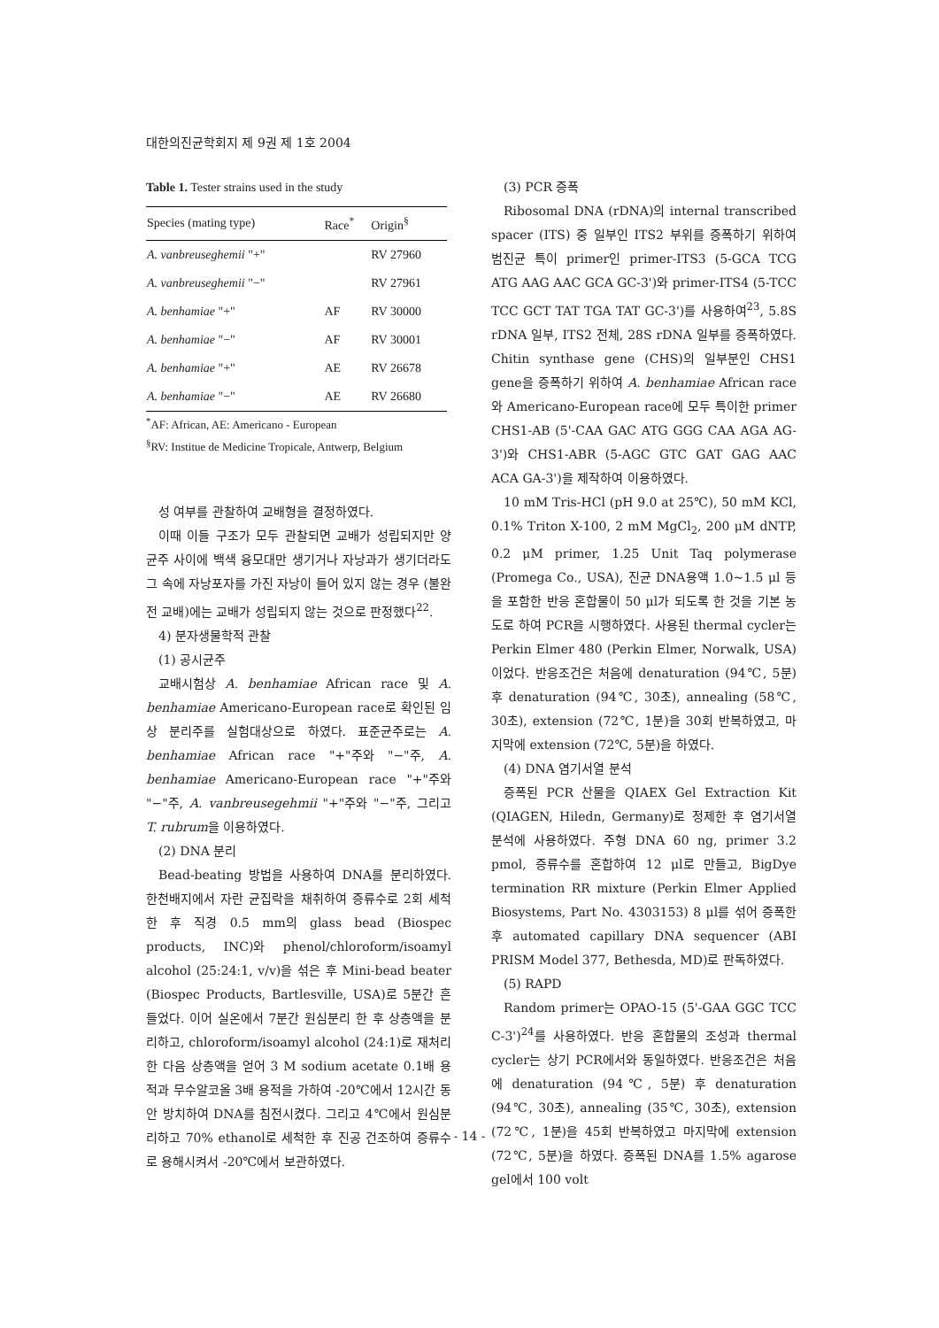대한의진균학회지 제 9권 제 1호 2004
Table 1. Tester strains used in the study
| Species (mating type) | Race<sup>*</sup> | Origin<sup>§</sup> |
| --- | --- | --- |
| A. vanbreuseghemii "+" | | RV 27960 |
| A. vanbreuseghemii "−" | | RV 27961 |
| A. benhamiae "+" | AF | RV 30000 |
| A. benhamiae "−" | AF | RV 30001 |
| A. benhamiae "+" | AE | RV 26678 |
| A. benhamiae "−" | AE | RV 26680 |
<sup>*</sup> AF: African, AE: Americano - European
<sup>§</sup> RV: Institue de Medicine Tropicale, Antwerp, Belgium
성 여부를 관찰하여 교배형을 결정하였다.
이때 이들 구조가 모두 관찰되면 교배가 성립되지만 양 균주 사이에 백색 융모대만 생기거나 자낭과가 생기더라도 그 속에 자낭포자를 가진 자낭이 들어 있지 않는 경우 (불완전 교배)에는 교배가 성립되지 않는 것으로 판정했다<sup>22</sup>.
4) 분자생물학적 관찰
(1) 공시균주
교배시험상 A. benhamiae African race 및 A. benhamiae Americano-European race로 확인된 임상 분리주를 실험대상으로 하였다. 표준균주로는 A. benhamiae African race "+"주와 "−"주, A. benhamiae Americano-European race "+"주와 "−"주, A. vanbreusegehmii "+"주와 "−"주, 그리고 T. rubrum을 이용하였다.
(2) DNA 분리
Bead-beating 방법을 사용하여 DNA를 분리하였다. 한천배지에서 자란 균집락을 채취하여 증류수로 2회 세척한 후 직경 0.5 mm의 glass bead (Biospec products, INC)와 phenol/chloroform/isoamyl alcohol (25:24:1, v/v)을 섞은 후 Mini-bead beater (Biospec Products, Bartlesville, USA)로 5분간 흔들었다. 이어 실온에서 7분간 원심분리 한 후 상층액을 분리하고, chloroform/isoamyl alcohol (24:1)로 재처리한 다음 상층액을 얻어 3 M sodium acetate 0.1배 용적과 무수알코올 3배 용적을 가하여 -20℃에서 12시간 동안 방치하여 DNA를 침전시켰다. 그리고 4℃에서 원심분리하고 70% ethanol로 세척한 후 진공 건조하여 증류수로 용해시켜서 -20℃에서 보관하였다.
(3) PCR 증폭
Ribosomal DNA (rDNA)의 internal transcribed spacer (ITS) 중 일부인 ITS2 부위를 증폭하기 위하여 범진균 특이 primer인 primer-ITS3 (5-GCA TCG ATG AAG AAC GCA GC-3')와 primer-ITS4 (5-TCC TCC GCT TAT TGA TAT GC-3')를 사용하여<sup>23</sup>, 5.8S rDNA 일부, ITS2 전체, 28S rDNA 일부를 증폭하였다. Chitin synthase gene (CHS)의 일부분인 CHS1 gene을 증폭하기 위하여 A. benhamiae African race와 Americano-European race에 모두 특이한 primer CHS1-AB (5'-CAA GAC ATG GGG CAA AGA AG-3')와 CHS1-ABR (5-AGC GTC GAT GAG AAC ACA GA-3')을 제작하여 이용하였다.
10 mM Tris-HCl (pH 9.0 at 25℃), 50 mM KCl, 0.1% Triton X-100, 2 mM MgCl<sub>2</sub>, 200 μM dNTP, 0.2 μM primer, 1.25 Unit Taq polymerase (Promega Co., USA), 진균 DNA용액 1.0~1.5 μl 등을 포함한 반응 혼합물이 50 μl가 되도록 한 것을 기본 농도로 하여 PCR을 시행하였다. 사용된 thermal cycler는 Perkin Elmer 480 (Perkin Elmer, Norwalk, USA)이었다. 반응조건은 처음에 denaturation (94℃, 5분) 후 denaturation (94℃, 30초), annealing (58℃, 30초), extension (72℃, 1분)을 30회 반복하였고, 마지막에 extension (72℃, 5분)을 하였다.
(4) DNA 염기서열 분석
증폭된 PCR 산물을 QIAEX Gel Extraction Kit (QIAGEN, Hiledn, Germany)로 정제한 후 염기서열 분석에 사용하였다. 주형 DNA 60 ng, primer 3.2 pmol, 증류수를 혼합하여 12 μl로 만들고, BigDye termination RR mixture (Perkin Elmer Applied Biosystems, Part No. 4303153) 8 μl를 섞어 증폭한 후 automated capillary DNA sequencer (ABI PRISM Model 377, Bethesda, MD)로 판독하였다.
(5) RAPD
Random primer는 OPAO-15 (5'-GAA GGC TCC C-3')<sup>24</sup>를 사용하였다. 반응 혼합물의 조성과 thermal cycler는 상기 PCR에서와 동일하였다. 반응조건은 처음에 denaturation (94℃, 5분) 후 denaturation (94℃, 30초), annealing (35℃, 30초), extension (72℃, 1분)을 45회 반복하였고 마지막에 extension (72℃, 5분)을 하였다. 증폭된 DNA를 1.5% agarose gel에서 100 volt
- 14 -